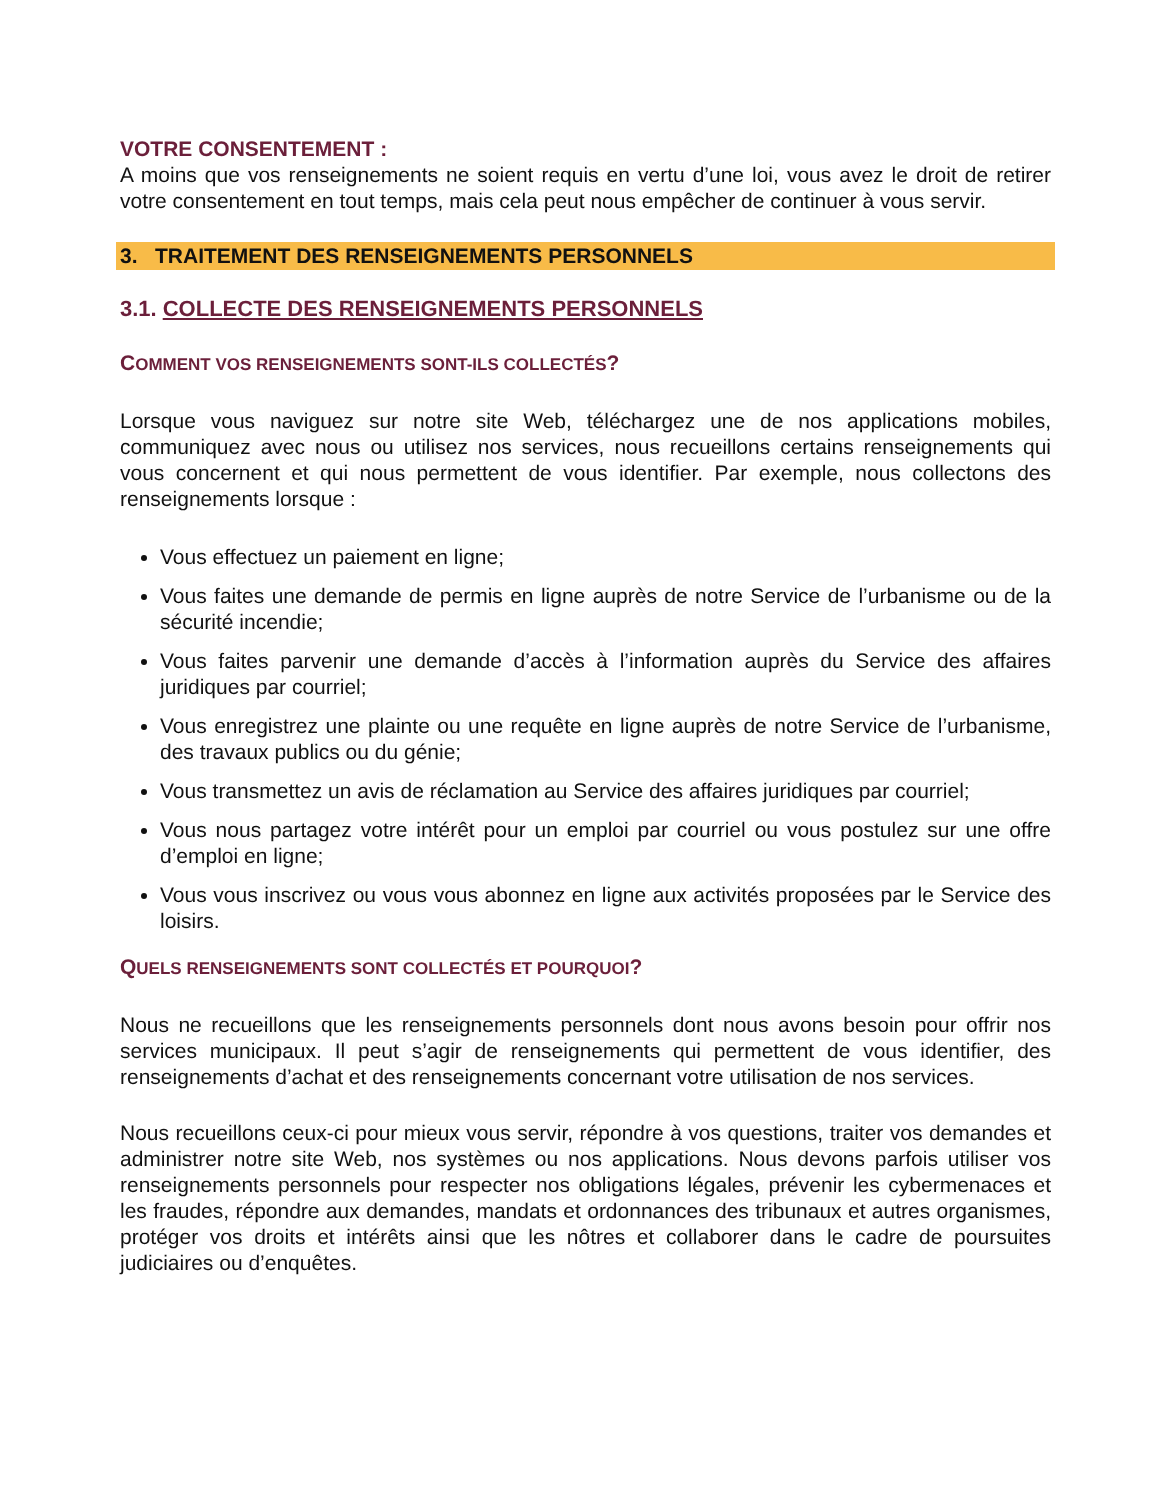VOTRE CONSENTEMENT :
A moins que vos renseignements ne soient requis en vertu d’une loi, vous avez le droit de retirer votre consentement en tout temps, mais cela peut nous empêcher de continuer à vous servir.
3. TRAITEMENT DES RENSEIGNEMENTS PERSONNELS
3.1. COLLECTE DES RENSEIGNEMENTS PERSONNELS
COMMENT VOS RENSEIGNEMENTS SONT-ILS COLLECTÉS?
Lorsque vous naviguez sur notre site Web, téléchargez une de nos applications mobiles, communiquez avec nous ou utilisez nos services, nous recueillons certains renseignements qui vous concernent et qui nous permettent de vous identifier. Par exemple, nous collectons des renseignements lorsque :
Vous effectuez un paiement en ligne;
Vous faites une demande de permis en ligne auprès de notre Service de l’urbanisme ou de la sécurité incendie;
Vous faites parvenir une demande d’accès à l’information auprès du Service des affaires juridiques par courriel;
Vous enregistrez une plainte ou une requête en ligne auprès de notre Service de l’urbanisme, des travaux publics ou du génie;
Vous transmettez un avis de réclamation au Service des affaires juridiques par courriel;
Vous nous partagez votre intérêt pour un emploi par courriel ou vous postulez sur une offre d’emploi en ligne;
Vous vous inscrivez ou vous vous abonnez en ligne aux activités proposées par le Service des loisirs.
QUELS RENSEIGNEMENTS SONT COLLECTÉS ET POURQUOI?
Nous ne recueillons que les renseignements personnels dont nous avons besoin pour offrir nos services municipaux. Il peut s’agir de renseignements qui permettent de vous identifier, des renseignements d’achat et des renseignements concernant votre utilisation de nos services.
Nous recueillons ceux-ci pour mieux vous servir, répondre à vos questions, traiter vos demandes et administrer notre site Web, nos systèmes ou nos applications. Nous devons parfois utiliser vos renseignements personnels pour respecter nos obligations légales, prévenir les cybermenaces et les fraudes, répondre aux demandes, mandats et ordonnances des tribunaux et autres organismes, protéger vos droits et intérêts ainsi que les nôtres et collaborer dans le cadre de poursuites judiciaires ou d’enquêtes.